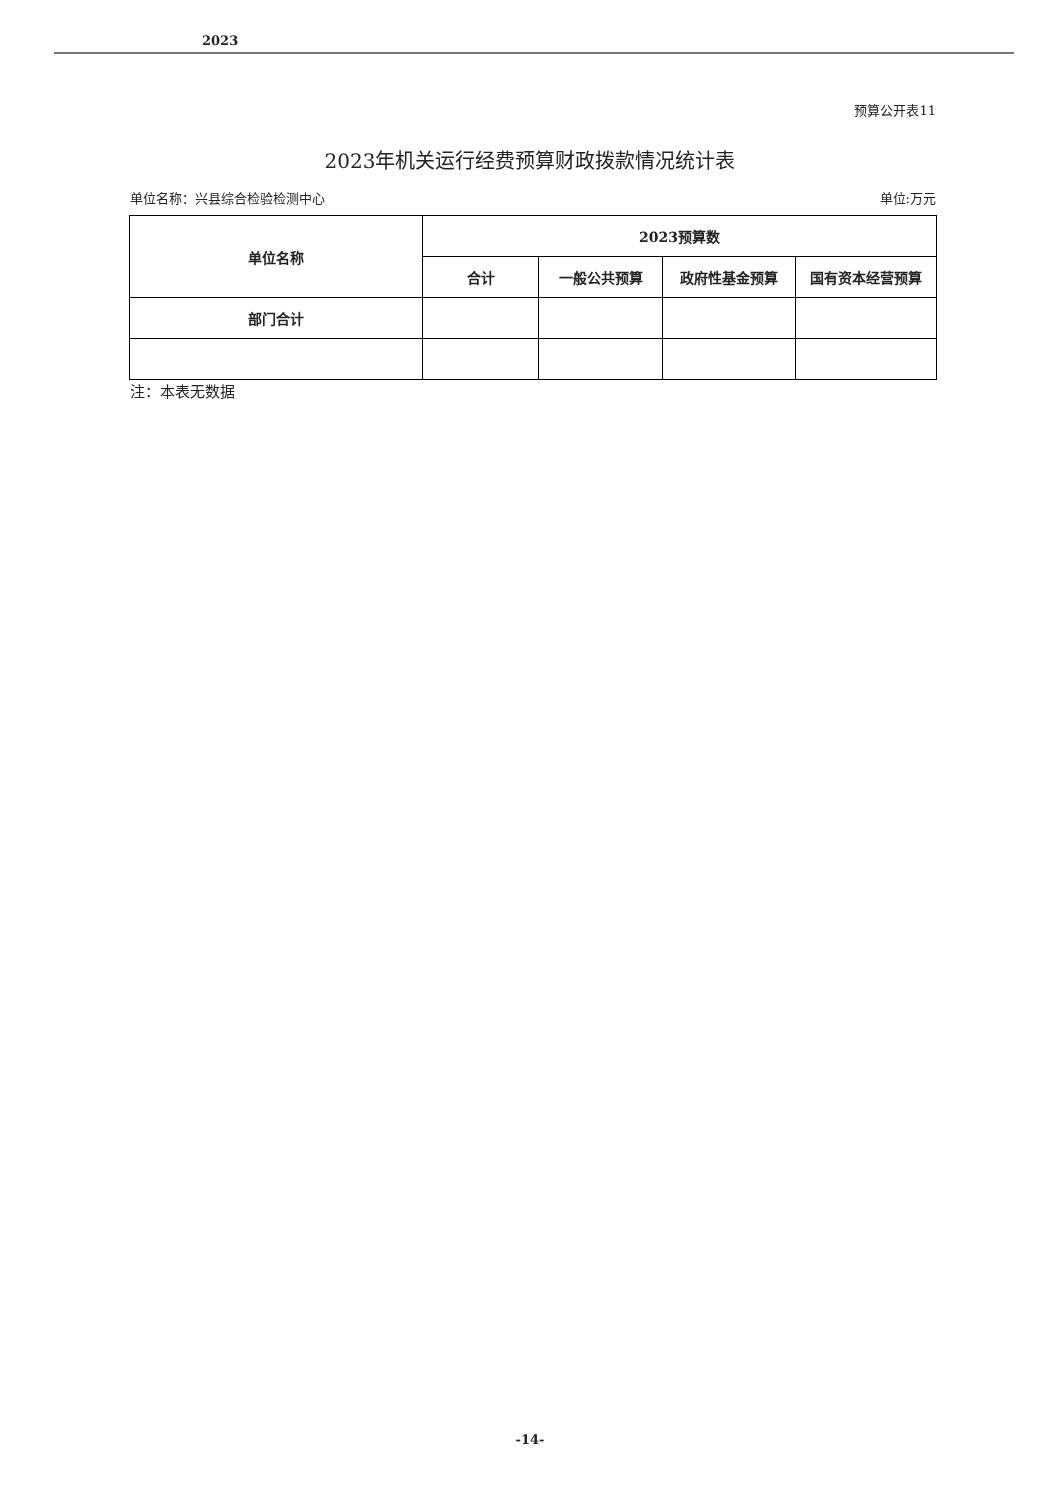2023
预算公开表11
2023年机关运行经费预算财政拨款情况统计表
单位名称：兴县综合检验检测中心 单位:万元
| 单位名称 | 2023预算数 | | | |
| --- | --- | --- | --- | --- |
| | 合计 | 一般公共预算 | 政府性基金预算 | 国有资本经营预算 |
| 部门合计 | | | | |
注：本表无数据
-14-